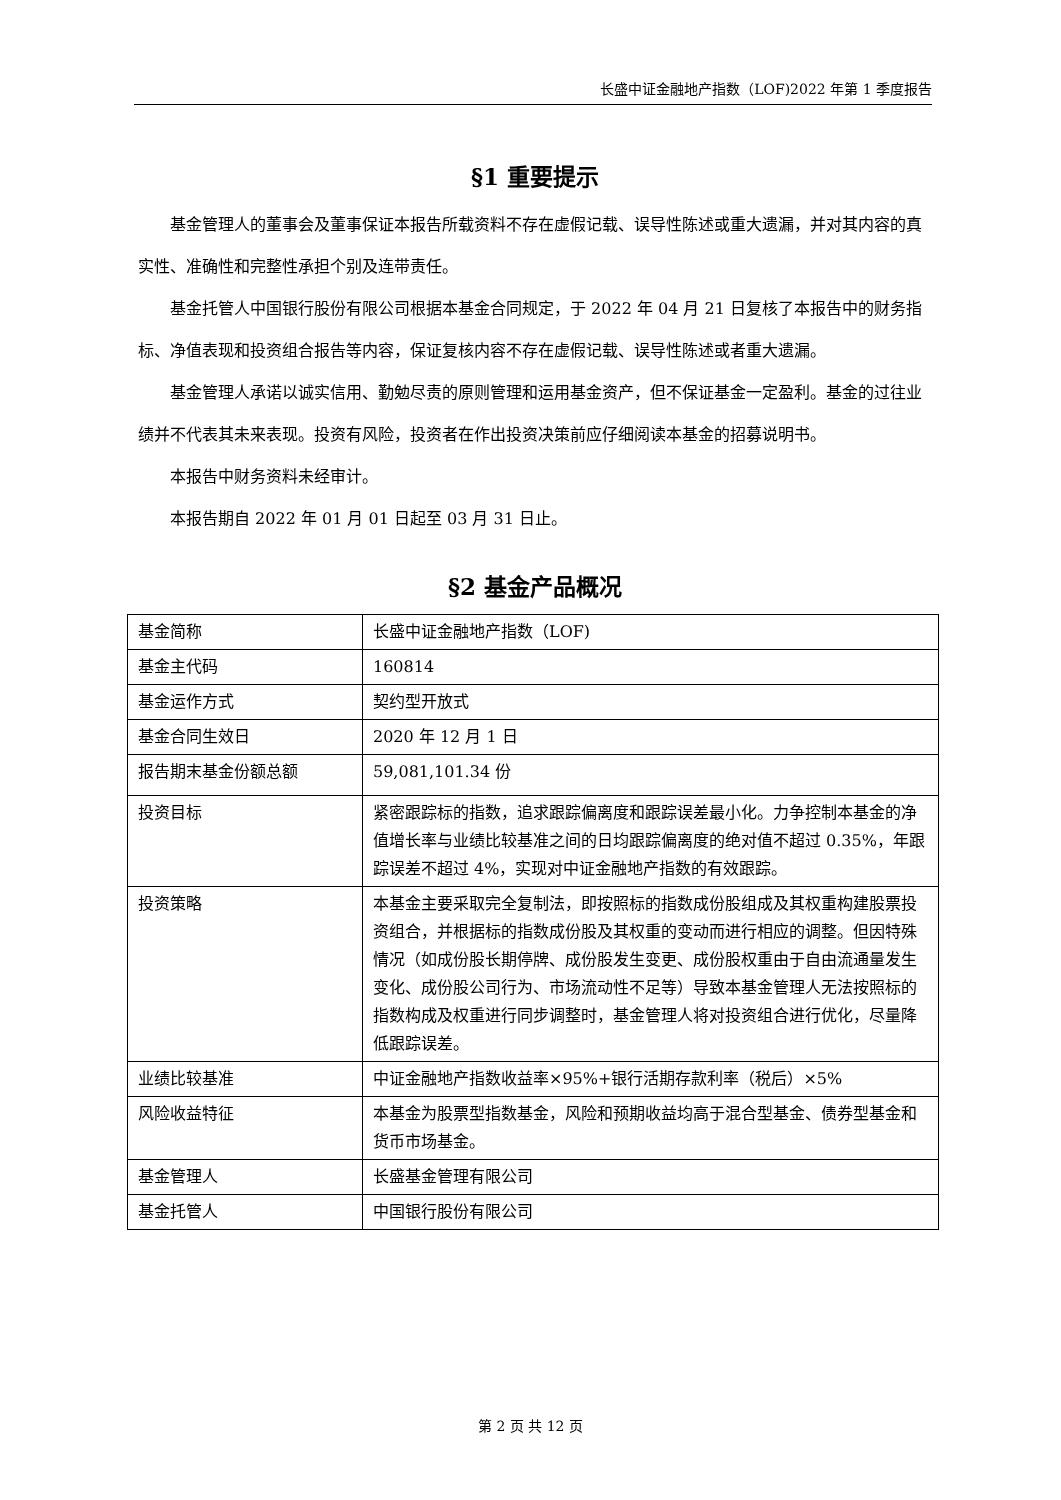长盛中证金融地产指数（LOF)2022 年第 1 季度报告
§1 重要提示
基金管理人的董事会及董事保证本报告所载资料不存在虚假记载、误导性陈述或重大遗漏，并对其内容的真实性、准确性和完整性承担个别及连带责任。
基金托管人中国银行股份有限公司根据本基金合同规定，于 2022 年 04 月 21 日复核了本报告中的财务指标、净值表现和投资组合报告等内容，保证复核内容不存在虚假记载、误导性陈述或者重大遗漏。
基金管理人承诺以诚实信用、勤勉尽责的原则管理和运用基金资产，但不保证基金一定盈利。基金的过往业绩并不代表其未来表现。投资有风险，投资者在作出投资决策前应仔细阅读本基金的招募说明书。
本报告中财务资料未经审计。
本报告期自 2022 年 01 月 01 日起至 03 月 31 日止。
§2 基金产品概况
| 基金简称 | 长盛中证金融地产指数（LOF) |
| 基金主代码 | 160814 |
| 基金运作方式 | 契约型开放式 |
| 基金合同生效日 | 2020 年 12 月 1 日 |
| 报告期末基金份额总额 | 59,081,101.34 份 |
| 投资目标 | 紧密跟踪标的指数，追求跟踪偏离度和跟踪误差最小化。力争控制本基金的净值增长率与业绩比较基准之间的日均跟踪偏离度的绝对值不超过 0.35%，年跟踪误差不超过 4%，实现对中证金融地产指数的有效跟踪。 |
| 投资策略 | 本基金主要采取完全复制法，即按照标的指数成份股组成及其权重构建股票投资组合，并根据标的指数成份股及其权重的变动而进行相应的调整。但因特殊情况（如成份股长期停牌、成份股发生变更、成份股权重由于自由流通量发生变化、成份股公司行为、市场流动性不足等）导致本基金管理人无法按照标的指数构成及权重进行同步调整时，基金管理人将对投资组合进行优化，尽量降低跟踪误差。 |
| 业绩比较基准 | 中证金融地产指数收益率×95%+银行活期存款利率（税后）×5% |
| 风险收益特征 | 本基金为股票型指数基金，风险和预期收益均高于混合型基金、债券型基金和货币市场基金。 |
| 基金管理人 | 长盛基金管理有限公司 |
| 基金托管人 | 中国银行股份有限公司 |
第 2 页 共 12 页